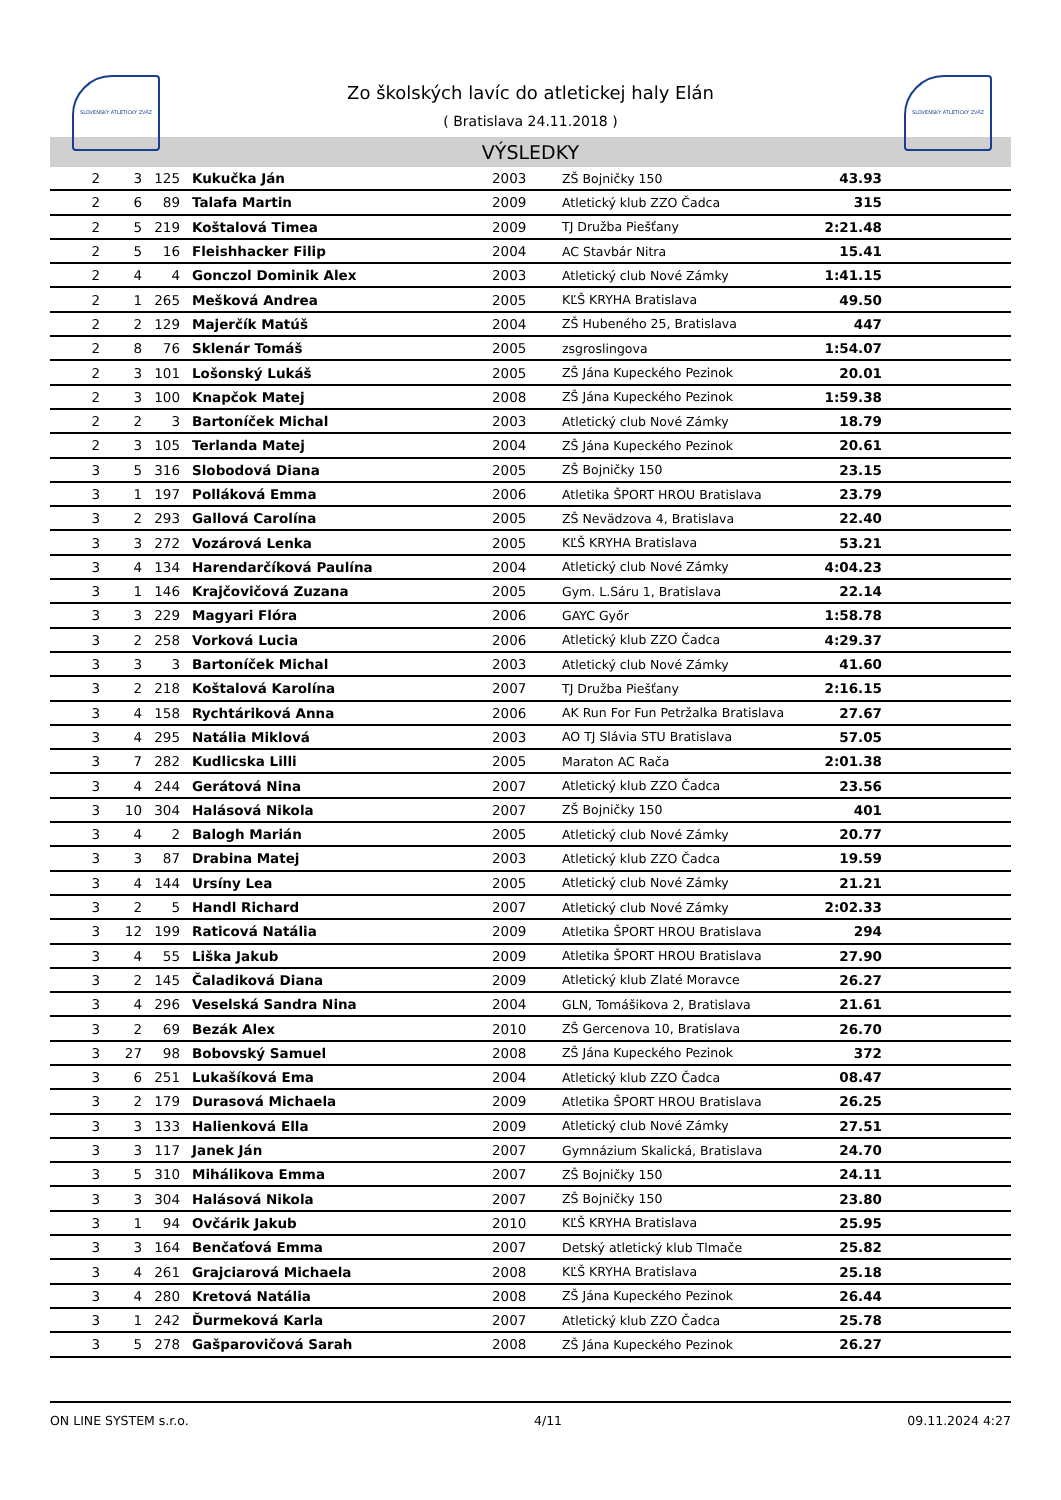SLOVENSKÝ ATLETICKÝ ZVÄZ SLOVENSKÝ ATLETICKÝ ZVÄZ
Zo školských lavíc do atletickej haly Elán
( Bratislava 24.11.2018 )
VÝSLEDKY
| 2 | 3 | 125 | Kukučka Ján | 2003 | ZŠ Bojničky 150 | 43.93 | |
| 2 | 6 | 89 | Talafa Martin | 2009 | Atletický klub ZZO Čadca | 315 | |
| 2 | 5 | 219 | Koštalová Timea | 2009 | TJ Družba Piešťany | 2:21.48 | |
| 2 | 5 | 16 | Fleishhacker Filip | 2004 | AC Stavbár Nitra | 15.41 | |
| 2 | 4 | 4 | Gonczol Dominik Alex | 2003 | Atletický club Nové Zámky | 1:41.15 | |
| 2 | 1 | 265 | Mešková Andrea | 2005 | KĽŠ KRYHA Bratislava | 49.50 | |
| 2 | 2 | 129 | Majerčík Matúš | 2004 | ZŠ Hubeného 25, Bratislava | 447 | |
| 2 | 8 | 76 | Sklenár Tomáš | 2005 | zsgroslingova | 1:54.07 | |
| 2 | 3 | 101 | Lošonský Lukáš | 2005 | ZŠ Jána Kupeckého Pezinok | 20.01 | |
| 2 | 3 | 100 | Knapčok Matej | 2008 | ZŠ Jána Kupeckého Pezinok | 1:59.38 | |
| 2 | 2 | 3 | Bartoníček Michal | 2003 | Atletický club Nové Zámky | 18.79 | |
| 2 | 3 | 105 | Terlanda Matej | 2004 | ZŠ Jána Kupeckého Pezinok | 20.61 | |
| 3 | 5 | 316 | Slobodová Diana | 2005 | ZŠ Bojničky 150 | 23.15 | |
| 3 | 1 | 197 | Polláková Emma | 2006 | Atletika ŠPORT HROU Bratislava | 23.79 | |
| 3 | 2 | 293 | Gallová Carolína | 2005 | ZŠ Nevädzova 4, Bratislava | 22.40 | |
| 3 | 3 | 272 | Vozárová Lenka | 2005 | KĽŠ KRYHA Bratislava | 53.21 | |
| 3 | 4 | 134 | Harendarčíková Paulína | 2004 | Atletický club Nové Zámky | 4:04.23 | |
| 3 | 1 | 146 | Krajčovičová Zuzana | 2005 | Gym. L.Sáru 1, Bratislava | 22.14 | |
| 3 | 3 | 229 | Magyari Flóra | 2006 | GAYC Győr | 1:58.78 | |
| 3 | 2 | 258 | Vorková Lucia | 2006 | Atletický klub ZZO Čadca | 4:29.37 | |
| 3 | 3 | 3 | Bartoníček Michal | 2003 | Atletický club Nové Zámky | 41.60 | |
| 3 | 2 | 218 | Koštalová Karolína | 2007 | TJ Družba Piešťany | 2:16.15 | |
| 3 | 4 | 158 | Rychtáriková Anna | 2006 | AK Run For Fun Petržalka Bratislava | 27.67 | |
| 3 | 4 | 295 | Natália Miklová | 2003 | AO TJ Slávia STU Bratislava | 57.05 | |
| 3 | 7 | 282 | Kudlicska Lilli | 2005 | Maraton AC Rača | 2:01.38 | |
| 3 | 4 | 244 | Gerátová Nina | 2007 | Atletický klub ZZO Čadca | 23.56 | |
| 3 | 10 | 304 | Halásová Nikola | 2007 | ZŠ Bojničky 150 | 401 | |
| 3 | 4 | 2 | Balogh Marián | 2005 | Atletický club Nové Zámky | 20.77 | |
| 3 | 3 | 87 | Drabina Matej | 2003 | Atletický klub ZZO Čadca | 19.59 | |
| 3 | 4 | 144 | Ursíny Lea | 2005 | Atletický club Nové Zámky | 21.21 | |
| 3 | 2 | 5 | Handl Richard | 2007 | Atletický club Nové Zámky | 2:02.33 | |
| 3 | 12 | 199 | Raticová Natália | 2009 | Atletika ŠPORT HROU Bratislava | 294 | |
| 3 | 4 | 55 | Liška Jakub | 2009 | Atletika ŠPORT HROU Bratislava | 27.90 | |
| 3 | 2 | 145 | Čaladiková Diana | 2009 | Atletický klub Zlaté Moravce | 26.27 | |
| 3 | 4 | 296 | Veselská Sandra Nina | 2004 | GLN, Tomášikova 2, Bratislava | 21.61 | |
| 3 | 2 | 69 | Bezák Alex | 2010 | ZŠ Gercenova 10, Bratislava | 26.70 | |
| 3 | 27 | 98 | Bobovský Samuel | 2008 | ZŠ Jána Kupeckého Pezinok | 372 | |
| 3 | 6 | 251 | Lukašíková Ema | 2004 | Atletický klub ZZO Čadca | 08.47 | |
| 3 | 2 | 179 | Durasová Michaela | 2009 | Atletika ŠPORT HROU Bratislava | 26.25 | |
| 3 | 3 | 133 | Halienková Ella | 2009 | Atletický club Nové Zámky | 27.51 | |
| 3 | 3 | 117 | Janek Ján | 2007 | Gymnázium Skalická, Bratislava | 24.70 | |
| 3 | 5 | 310 | Mihálikova Emma | 2007 | ZŠ Bojničky 150 | 24.11 | |
| 3 | 3 | 304 | Halásová Nikola | 2007 | ZŠ Bojničky 150 | 23.80 | |
| 3 | 1 | 94 | Ovčárik Jakub | 2010 | KĽŠ KRYHA Bratislava | 25.95 | |
| 3 | 3 | 164 | Benčaťová Emma | 2007 | Detský atletický klub Tlmače | 25.82 | |
| 3 | 4 | 261 | Grajciarová Michaela | 2008 | KĽŠ KRYHA Bratislava | 25.18 | |
| 3 | 4 | 280 | Kretová Natália | 2008 | ZŠ Jána Kupeckého Pezinok | 26.44 | |
| 3 | 1 | 242 | Ďurmeková Karla | 2007 | Atletický klub ZZO Čadca | 25.78 | |
| 3 | 5 | 278 | Gašparovičová Sarah | 2008 | ZŠ Jána Kupeckého Pezinok | 26.27 | |
ON LINE SYSTEM s.r.o. 4/11 09.11.2024 4:27